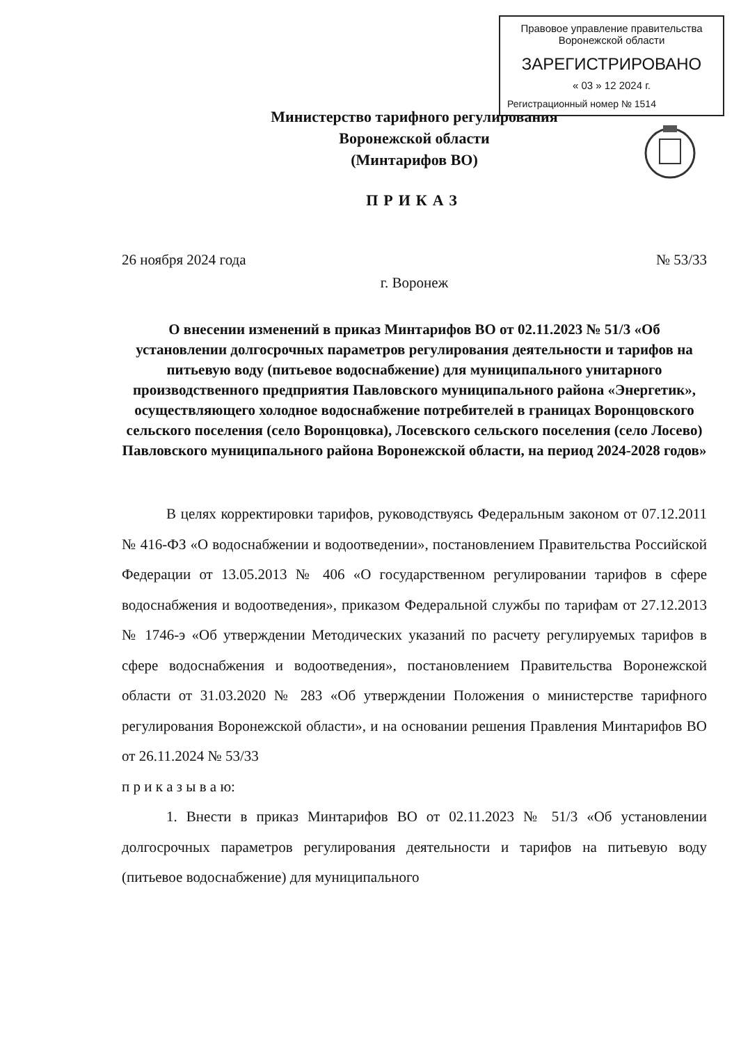Правовое управление правительства
Воронежской области
ЗАРЕГИСТРИРОВАНО
« 03 » 12 2024 г.
Регистрационный номер № 1514
Министерство тарифного регулирования
Воронежской области
(Минтарифов ВО)
ПРИКАЗ
26 ноября 2024 года № 53/33
г. Воронеж
О внесении изменений в приказ Минтарифов ВО от 02.11.2023 № 51/3 «Об установлении долгосрочных параметров регулирования деятельности и тарифов на питьевую воду (питьевое водоснабжение) для муниципального унитарного производственного предприятия Павловского муниципального района «Энергетик», осуществляющего холодное водоснабжение потребителей в границах Воронцовского сельского поселения (село Воронцовка), Лосевского сельского поселения (село Лосево) Павловского муниципального района Воронежской области, на период 2024-2028 годов»
В целях корректировки тарифов, руководствуясь Федеральным законом от 07.12.2011 № 416-ФЗ «О водоснабжении и водоотведении», постановлением Правительства Российской Федерации от 13.05.2013 № 406 «О государственном регулировании тарифов в сфере водоснабжения и водоотведения», приказом Федеральной службы по тарифам от 27.12.2013 № 1746-э «Об утверждении Методических указаний по расчету регулируемых тарифов в сфере водоснабжения и водоотведения», постановлением Правительства Воронежской области от 31.03.2020 № 283 «Об утверждении Положения о министерстве тарифного регулирования Воронежской области», и на основании решения Правления Минтарифов ВО от 26.11.2024 № 53/33
п р и к а з ы в а ю:
1. Внести в приказ Минтарифов ВО от 02.11.2023 № 51/3 «Об установлении долгосрочных параметров регулирования деятельности и тарифов на питьевую воду (питьевое водоснабжение) для муниципального